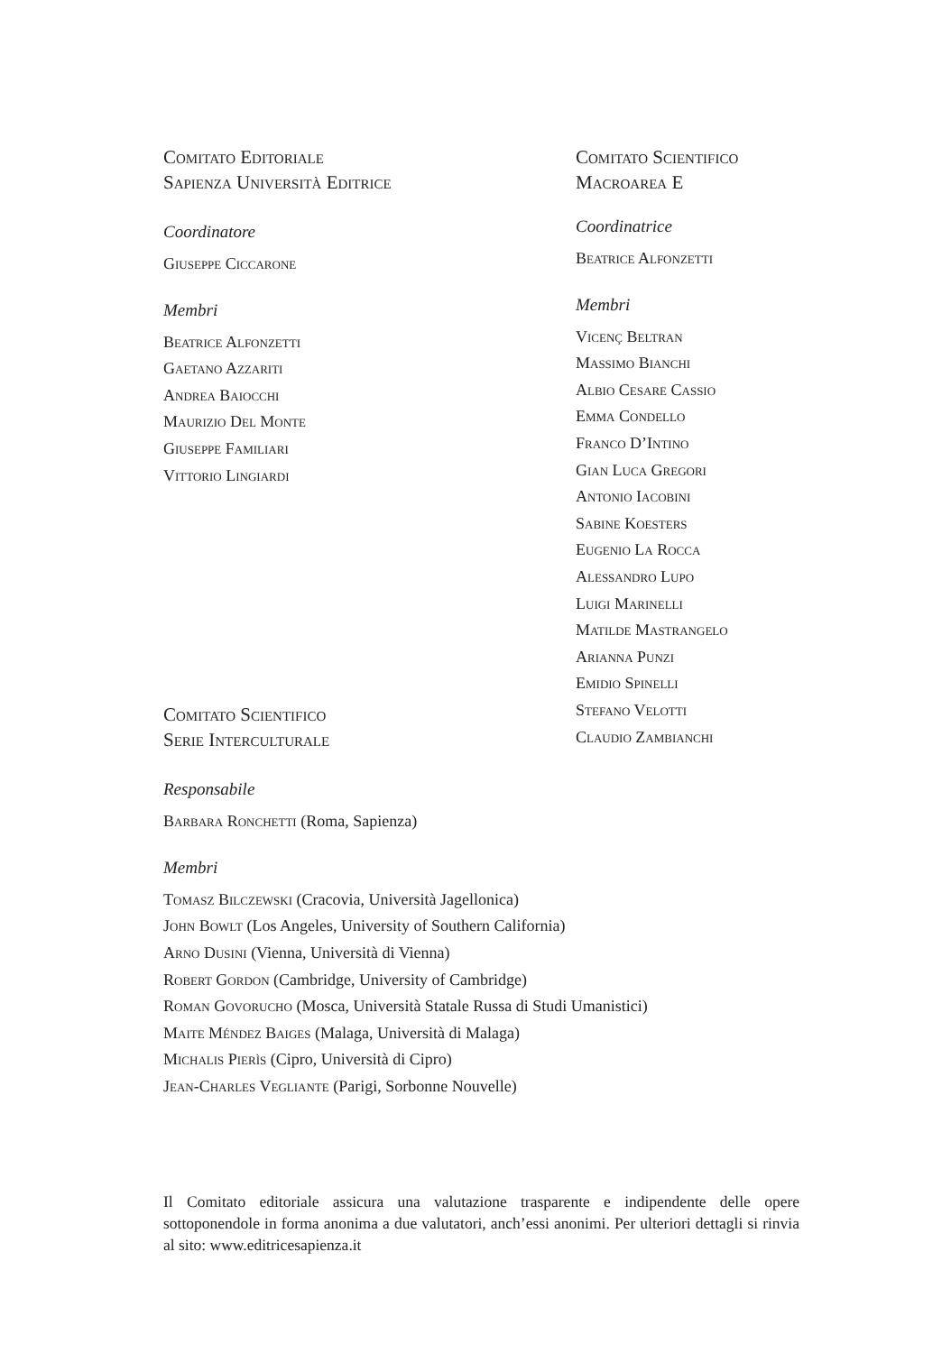Comitato Editoriale
Sapienza Università Editrice
Coordinatore
Giuseppe Ciccarone
Membri
Beatrice Alfonzetti
Gaetano Azzariti
Andrea Baiocchi
Maurizio Del Monte
Giuseppe Familiari
Vittorio Lingiardi
Comitato Scientifico
Serie Interculturale
Comitato Scientifico
Macroarea E
Coordinatrice
Beatrice Alfonzetti
Membri
Vicenç Beltran
Massimo Bianchi
Albio Cesare Cassio
Emma Condello
Franco D’Intino
Gian Luca Gregori
Antonio Iacobini
Sabine Koesters
Eugenio La Rocca
Alessandro Lupo
Luigi Marinelli
Matilde Mastrangelo
Arianna Punzi
Emidio Spinelli
Stefano Velotti
Claudio Zambianchi
Responsabile
Barbara Ronchetti (Roma, Sapienza)
Membri
Tomasz Bilczewski (Cracovia, Università Jagellonica)
John Bowlt (Los Angeles, University of Southern California)
Arno Dusini (Vienna, Università di Vienna)
Robert Gordon (Cambridge, University of Cambridge)
Roman Govorucho (Mosca, Università Statale Russa di Studi Umanistici)
Maite Méndez Baiges (Malaga, Università di Malaga)
Michalis Pierìs (Cipro, Università di Cipro)
Jean-Charles Vegliante (Parigi, Sorbonne Nouvelle)
Il Comitato editoriale assicura una valutazione trasparente e indipendente delle opere sottoponendole in forma anonima a due valutatori, anch’essi anonimi. Per ulteriori dettagli si rinvia al sito: www.editricesapienza.it